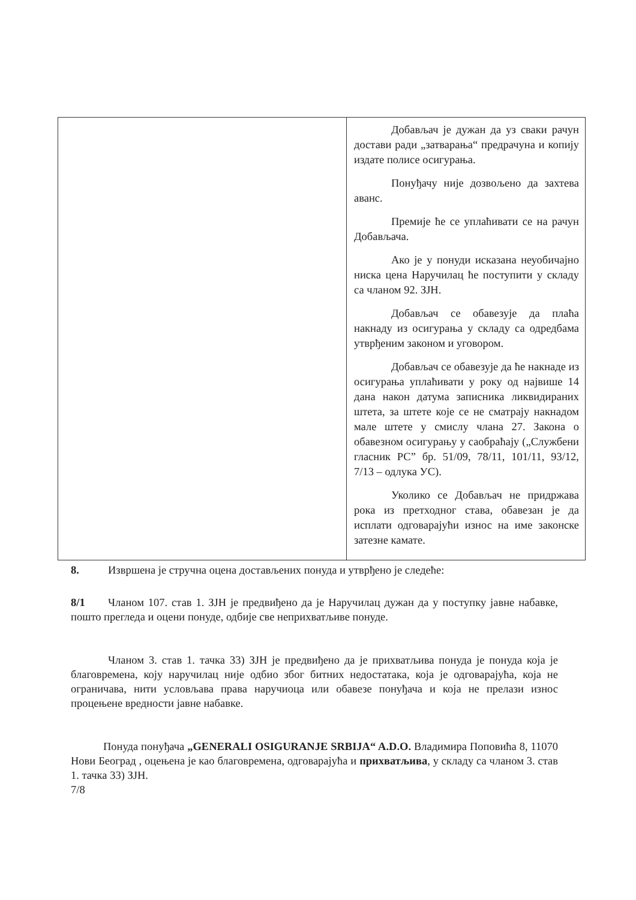| | Добављач је дужан да уз сваки рачун достави ради „затварања“ предрачуна и копију издате полисе осигурања. Понуђачу није дозвољено да захтева аванс. Премије ће се уплаћивати се на рачун Добављача. Ако је у понуди исказана неуобичајно ниска цена Наручилац ће поступити у складу са чланом 92. ЗЈН. Добављач се обавезује да плаћа накнаду из осигурања у складу са одредбама утврђеним законом и уговором. Добављач се обавезује да ће накнаде из осигурања уплаћивати у року од највише 14 дана након датума записника ликвидираних штета, за штете које се не сматрају накнадом мале штете у смислу члана 27. Закона о обавезном осигурању у саобраћају („Службени гласник РС” бр. 51/09, 78/11, 101/11, 93/12, 7/13 – одлука УС). Уколико се Добављач не придржава рока из претходног става, обавезан је да исплати одговарајући износ на име законске затезне камате. |
8. Извршена је стручна оцена достављених понуда и утврђено је следеће:
8/1 Чланом 107. став 1. ЗЈН је предвиђено да је Наручилац дужан да у поступку јавне набавке, пошто прегледа и оцени понуде, одбије све неприхватљиве понуде.
Чланом 3. став 1. тачка 33) ЗЈН је предвиђено да је прихватљива понуда је понуда која је благовремена, коју наручилац није одбио због битних недостатака, која је одговарајућа, која не ограничава, нити условљава права наручиоца или обавезе понуђача и која не прелази износ процењене вредности јавне набавке.
Понуда понуђача „GENERALI OSIGURANJE SRBIJA“ A.D.O. Владимира Поповића 8, 11070 Нови Београд , оцењена је као благовремена, одговарајућа и прихватљива, у складу са чланом 3. став 1. тачка 33) ЗЈН.
7/8